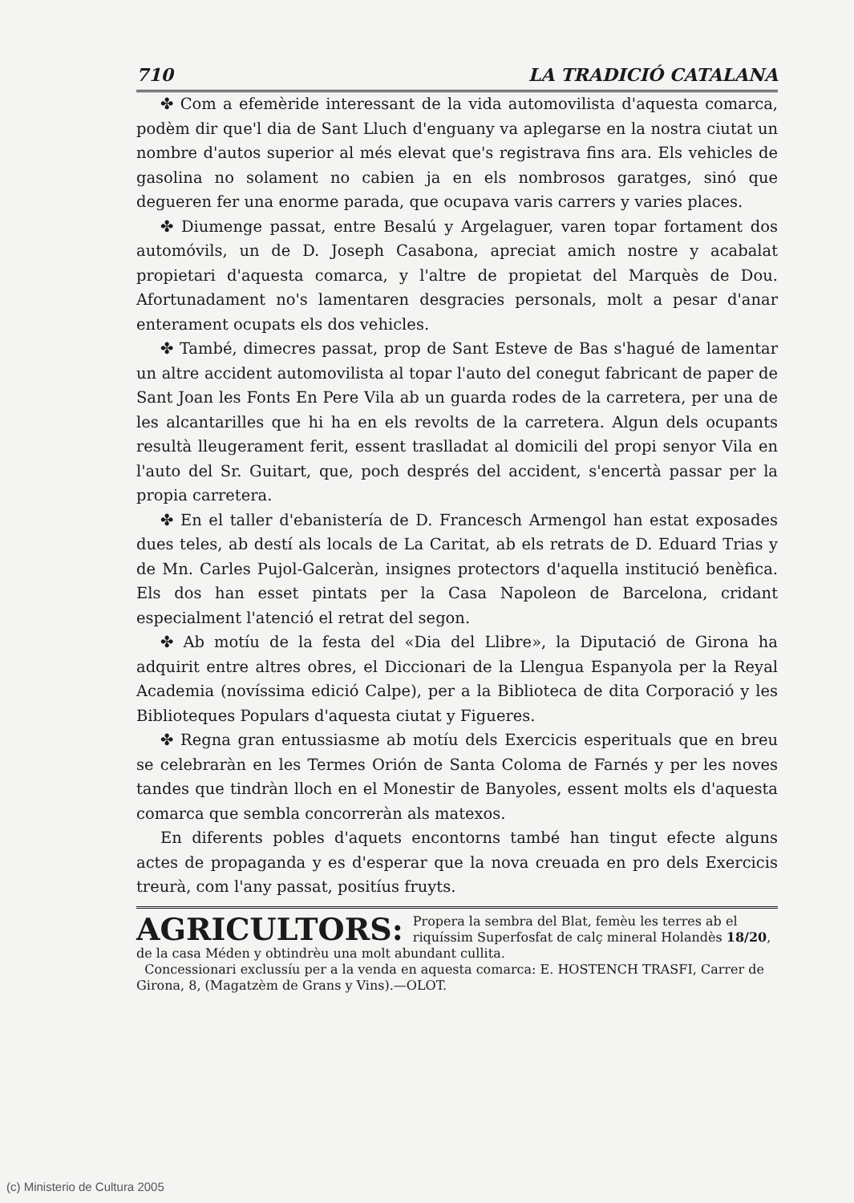710 LA TRADICIÓ CATALANA
✤ Com a efemèride interessant de la vida automovilista d'aquesta comarca, podèm dir que'l dia de Sant Lluch d'enguany va aplegarse en la nostra ciutat un nombre d'autos superior al més elevat que's registrava fins ara. Els vehicles de gasolina no solament no cabien ja en els nombrosos garatges, sinó que degueren fer una enorme parada, que ocupava varis carrers y varies places.
✤ Diumenge passat, entre Besalú y Argelaguer, varen topar fortament dos automóvils, un de D. Joseph Casabona, apreciat amich nostre y acabalat propietari d'aquesta comarca, y l'altre de propietat del Marquès de Dou. Afortunadament no's lamentaren desgracies personals, molt a pesar d'anar enterament ocupats els dos vehicles.
✤ També, dimecres passat, prop de Sant Esteve de Bas s'hagué de lamentar un altre accident automovilista al topar l'auto del conegut fabricant de paper de Sant Joan les Fonts En Pere Vila ab un guarda rodes de la carretera, per una de les alcantarilles que hi ha en els revolts de la carretera. Algun dels ocupants resultà lleugerament ferit, essent traslladat al domicili del propi senyor Vila en l'auto del Sr. Guitart, que, poch després del accident, s'encertà passar per la propia carretera.
✤ En el taller d'ebanistería de D. Francesch Armengol han estat exposades dues teles, ab destí als locals de La Caritat, ab els retrats de D. Eduard Trias y de Mn. Carles Pujol-Galceràn, insignes protectors d'aquella institució benèfica. Els dos han esset pintats per la Casa Napoleon de Barcelona, cridant especialment l'atenció el retrat del segon.
✤ Ab motíu de la festa del «Dia del Llibre», la Diputació de Girona ha adquirit entre altres obres, el Diccionari de la Llengua Espanyola per la Reyal Academia (novíssima edició Calpe), per a la Biblioteca de dita Corporació y les Biblioteques Populars d'aquesta ciutat y Figueres.
✤ Regna gran entussiasme ab motíu dels Exercicis esperituals que en breu se celebraràn en les Termes Orión de Santa Coloma de Farnés y per les noves tandes que tindràn lloch en el Monestir de Banyoles, essent molts els d'aquesta comarca que sembla concorreràn als matexos.
En diferents pobles d'aquets encontorns també han tingut efecte alguns actes de propaganda y es d'esperar que la nova creuada en pro dels Exercicis treurà, com l'any passat, positíus fruyts.
AGRICULTORS: Propera la sembra del Blat, femèu les terres ab el riquíssim Superfosfat de calç mineral Holandès 18/20, de la casa Méden y obtindrèu una molt abundant cullita.
Concessionari exclussíu per a la venda en aquesta comarca: E. HOSTENCH TRASFI, Carrer de Girona, 8, (Magatzèm de Grans y Vins).—OLOT.
(c) Ministerio de Cultura 2005